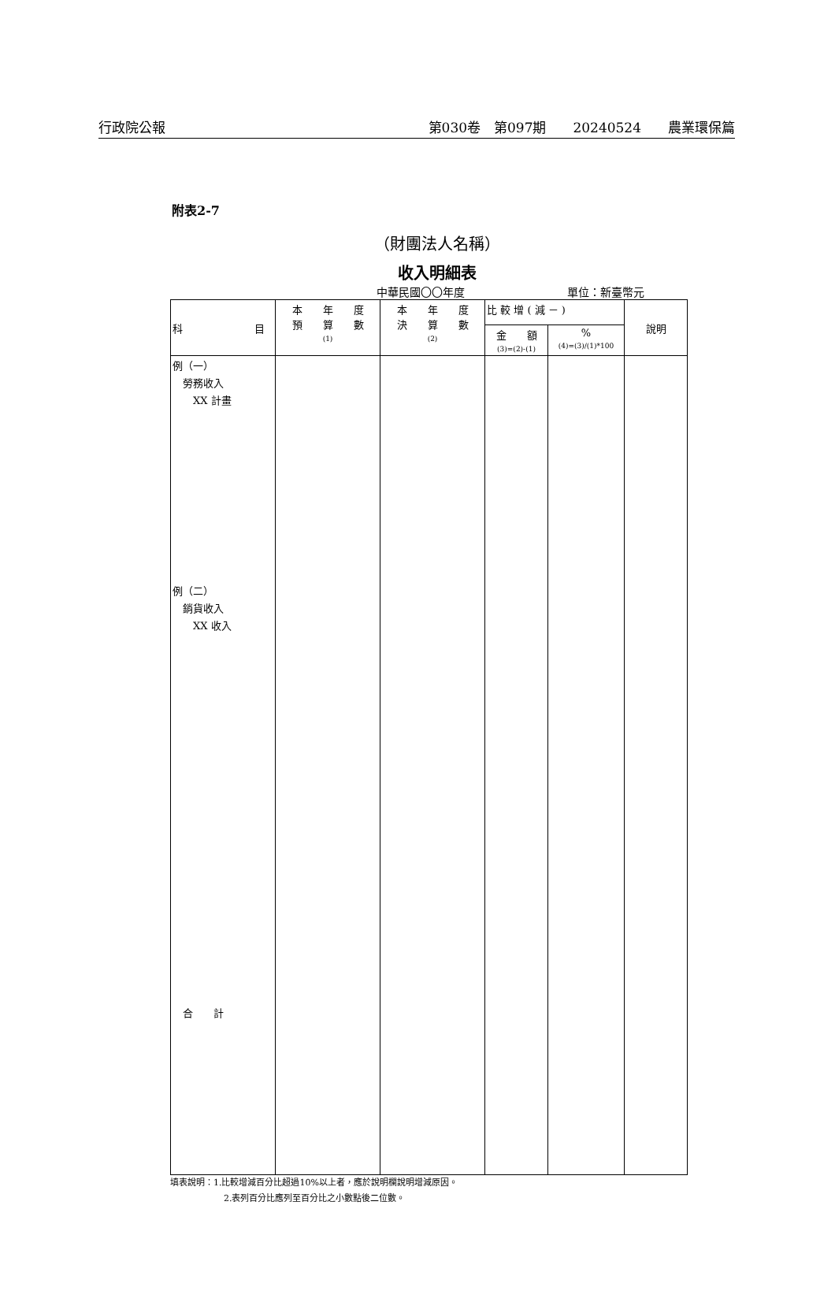行政院公報 第030卷　第097期　　20240524　　農業環保篇
附表2-7
（財團法人名稱）
收入明細表
中華民國〇〇年度 單位：新臺幣元
| 科 目 | 本 年 度 預 算 數 (1) | 本 年 度 決 算 數 (2) | 比 較 增 ( 減 － ) | | 說明 |
| --- | --- | --- | --- | --- | --- |
| | | | 金 額 (3)=(2)-(1) | % (4)=(3)/(1)*100 | |
| 例（一） 勞務收入 XX 計畫 例（二） 銷貨收入 XX 收入 合 計 | | | | | |
填表說明：1.比較增減百分比超過10%以上者，應於說明欄說明增減原因。
2.表列百分比應列至百分比之小數點後二位數。